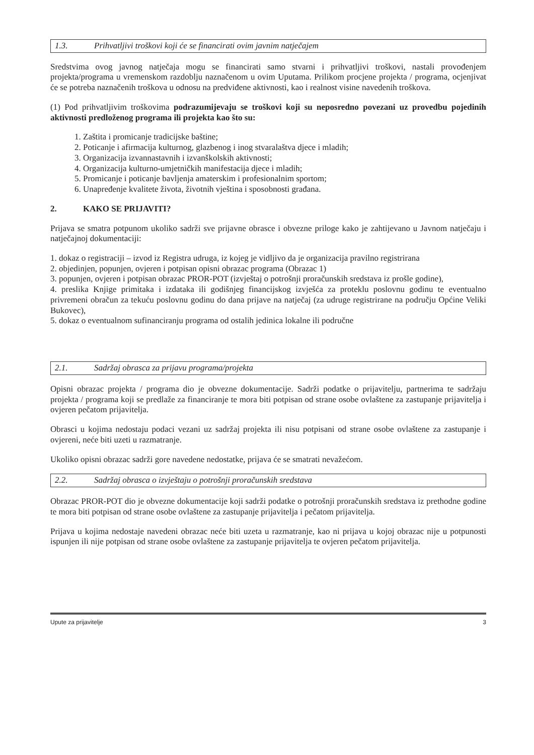1.3. Prihvatljivi troškovi koji će se financirati ovim javnim natječajem
Sredstvima ovog javnog natječaja mogu se financirati samo stvarni i prihvatljivi troškovi, nastali provođenjem projekta/programa u vremenskom razdoblju naznačenom u ovim Uputama. Prilikom procjene projekta / programa, ocjenjivat će se potreba naznačenih troškova u odnosu na predviđene aktivnosti, kao i realnost visine navedenih troškova.
(1) Pod prihvatljivim troškovima podrazumijevaju se troškovi koji su neposredno povezani uz provedbu pojedinih aktivnosti predloženog programa ili projekta kao što su:
1. Zaštita i promicanje tradicijske baštine;
2. Poticanje i afirmacija kulturnog, glazbenog i inog stvaralaštva djece i mladih;
3. Organizacija izvannastavnih i izvanškolskih aktivnosti;
4. Organizacija kulturno-umjetničkih manifestacija djece i mladih;
5. Promicanje i poticanje bavljenja amaterskim i profesionalnim sportom;
6. Unapređenje kvalitete života, životnih vještina i sposobnosti građana.
2. KAKO SE PRIJAVITI?
Prijava se smatra potpunom ukoliko sadrži sve prijavne obrasce i obvezne priloge kako je zahtijevano u Javnom natječaju i natječajnoj dokumentaciji:
1. dokaz o registraciji – izvod iz Registra udruga, iz kojeg je vidljivo da je organizacija pravilno registrirana
2. objedinjen, popunjen, ovjeren i potpisan opisni obrazac programa (Obrazac 1)
3. popunjen, ovjeren i potpisan obrazac PROR-POT (izvještaj o potrošnji proračunskih sredstava iz prošle godine),
4. preslika Knjige primitaka i izdataka ili godišnjeg financijskog izvješća za proteklu poslovnu godinu te eventualno privremeni obračun za tekuću poslovnu godinu do dana prijave na natječaj (za udruge registrirane na području Općine Veliki Bukovec),
5. dokaz o eventualnom sufinanciranju programa od ostalih jedinica lokalne ili područne
2.1. Sadržaj obrasca za prijavu programa/projekta
Opisni obrazac projekta / programa dio je obvezne dokumentacije. Sadrži podatke o prijavitelju, partnerima te sadržaju projekta / programa koji se predlaže za financiranje te mora biti potpisan od strane osobe ovlaštene za zastupanje prijavitelja i ovjeren pečatom prijavitelja.
Obrasci u kojima nedostaju podaci vezani uz sadržaj projekta ili nisu potpisani od strane osobe ovlaštene za zastupanje i ovjereni, neće biti uzeti u razmatranje.
Ukoliko opisni obrazac sadrži gore navedene nedostatke, prijava će se smatrati nevažećom.
2.2. Sadržaj obrasca o izvještaju o potrošnji proračunskih sredstava
Obrazac PROR-POT dio je obvezne dokumentacije koji sadrži podatke o potrošnji proračunskih sredstava iz prethodne godine te mora biti potpisan od strane osobe ovlaštene za zastupanje prijavitelja i pečatom prijavitelja.
Prijava u kojima nedostaje navedeni obrazac neće biti uzeta u razmatranje, kao ni prijava u kojoj obrazac nije u potpunosti ispunjen ili nije potpisan od strane osobe ovlaštene za zastupanje prijavitelja te ovjeren pečatom prijavitelja.
Upute za prijavitelje 3